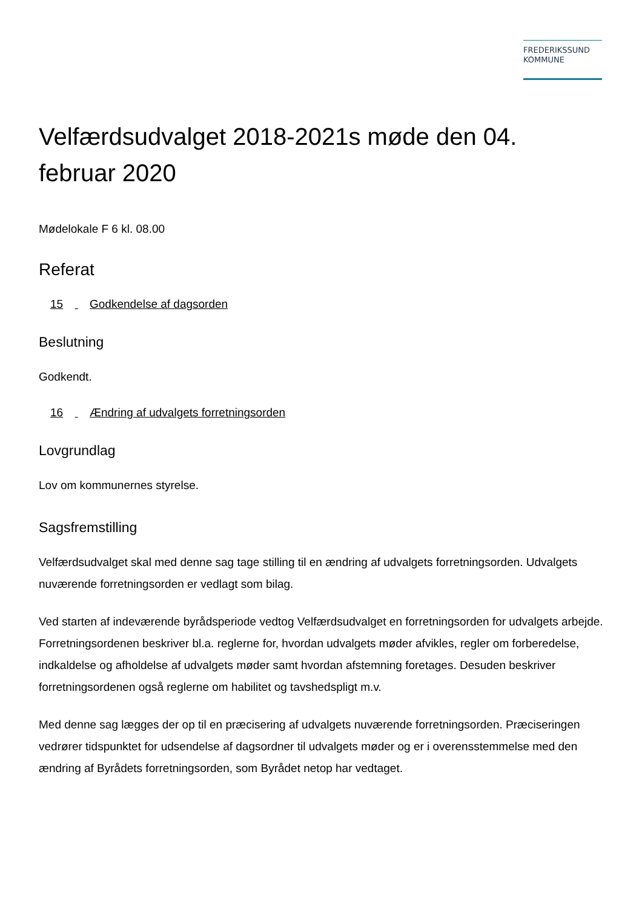FREDERIKSSUND
KOMMUNE
Velfærdsudvalget 2018-2021s møde den 04. februar 2020
Mødelokale F 6 kl. 08.00
Referat
15 Godkendelse af dagsorden
Beslutning
Godkendt.
16 Ændring af udvalgets forretningsorden
Lovgrundlag
Lov om kommunernes styrelse.
Sagsfremstilling
Velfærdsudvalget skal med denne sag tage stilling til en ændring af udvalgets forretningsorden. Udvalgets nuværende forretningsorden er vedlagt som bilag.
Ved starten af indeværende byrådsperiode vedtog Velfærdsudvalget en forretningsorden for udvalgets arbejde. Forretningsordenen beskriver bl.a. reglerne for, hvordan udvalgets møder afvikles, regler om forberedelse, indkaldelse og afholdelse af udvalgets møder samt hvordan afstemning foretages. Desuden beskriver forretningsordenen også reglerne om habilitet og tavshedspligt m.v.
Med denne sag lægges der op til en præcisering af udvalgets nuværende forretningsorden. Præciseringen vedrører tidspunktet for udsendelse af dagsordner til udvalgets møder og er i overensstemmelse med den ændring af Byrådets forretningsorden, som Byrådet netop har vedtaget.